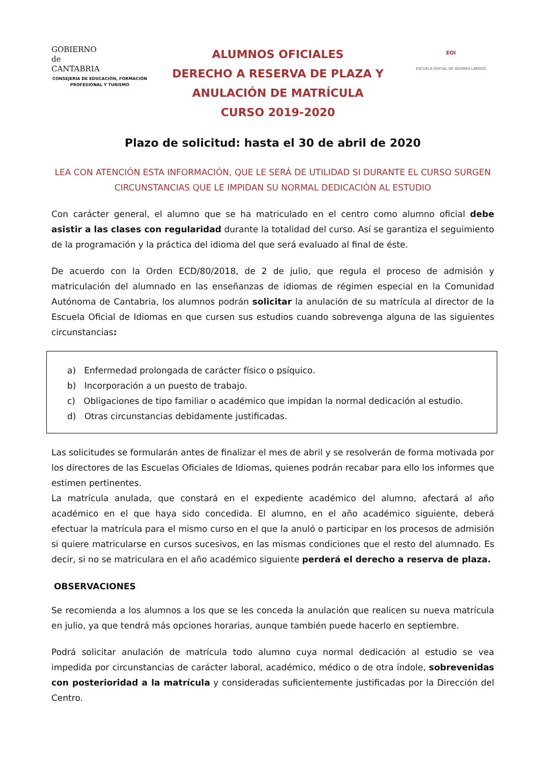GOBIERNO
de
CANTABRIA
CONSEJERÍA DE EDUCACIÓN, FORMACIÓN PROFESIONAL Y TURISMO
ALUMNOS OFICIALES
DERECHO A RESERVA DE PLAZA Y ANULACIÓN DE MATRÍCULA
CURSO 2019-2020
EOI
ESCUELA OFICIAL DE IDIOMAS·LAREDO
Plazo de solicitud: hasta el 30 de abril de 2020
LEA CON ATENCIÓN ESTA INFORMACIÓN, QUE LE SERÁ DE UTILIDAD SI DURANTE EL CURSO SURGEN CIRCUNSTANCIAS QUE LE IMPIDAN SU NORMAL DEDICACIÓN AL ESTUDIO
Con carácter general, el alumno que se ha matriculado en el centro como alumno oficial debe asistir a las clases con regularidad durante la totalidad del curso. Así se garantiza el seguimiento de la programación y la práctica del idioma del que será evaluado al final de éste.
De acuerdo con la Orden ECD/80/2018, de 2 de julio, que regula el proceso de admisión y matriculación del alumnado en las enseñanzas de idiomas de régimen especial en la Comunidad Autónoma de Cantabria, los alumnos podrán solicitar la anulación de su matrícula al director de la Escuela Oficial de Idiomas en que cursen sus estudios cuando sobrevenga alguna de las siguientes circunstancias:
a) Enfermedad prolongada de carácter físico o psíquico.
b) Incorporación a un puesto de trabajo.
c) Obligaciones de tipo familiar o académico que impidan la normal dedicación al estudio.
d) Otras circunstancias debidamente justificadas.
Las solicitudes se formularán antes de finalizar el mes de abril y se resolverán de forma motivada por los directores de las Escuelas Oficiales de Idiomas, quienes podrán recabar para ello los informes que estimen pertinentes.
La matrícula anulada, que constará en el expediente académico del alumno, afectará al año académico en el que haya sido concedida. El alumno, en el año académico siguiente, deberá efectuar la matrícula para el mismo curso en el que la anuló o participar en los procesos de admisión si quiere matricularse en cursos sucesivos, en las mismas condiciones que el resto del alumnado. Es decir, si no se matriculara en el año académico siguiente perderá el derecho a reserva de plaza.
OBSERVACIONES
Se recomienda a los alumnos a los que se les conceda la anulación que realicen su nueva matrícula en julio, ya que tendrá más opciones horarias, aunque también puede hacerlo en septiembre.
Podrá solicitar anulación de matrícula todo alumno cuya normal dedicación al estudio se vea impedida por circunstancias de carácter laboral, académico, médico o de otra índole, sobrevenidas con posterioridad a la matrícula y consideradas suficientemente justificadas por la Dirección del Centro.